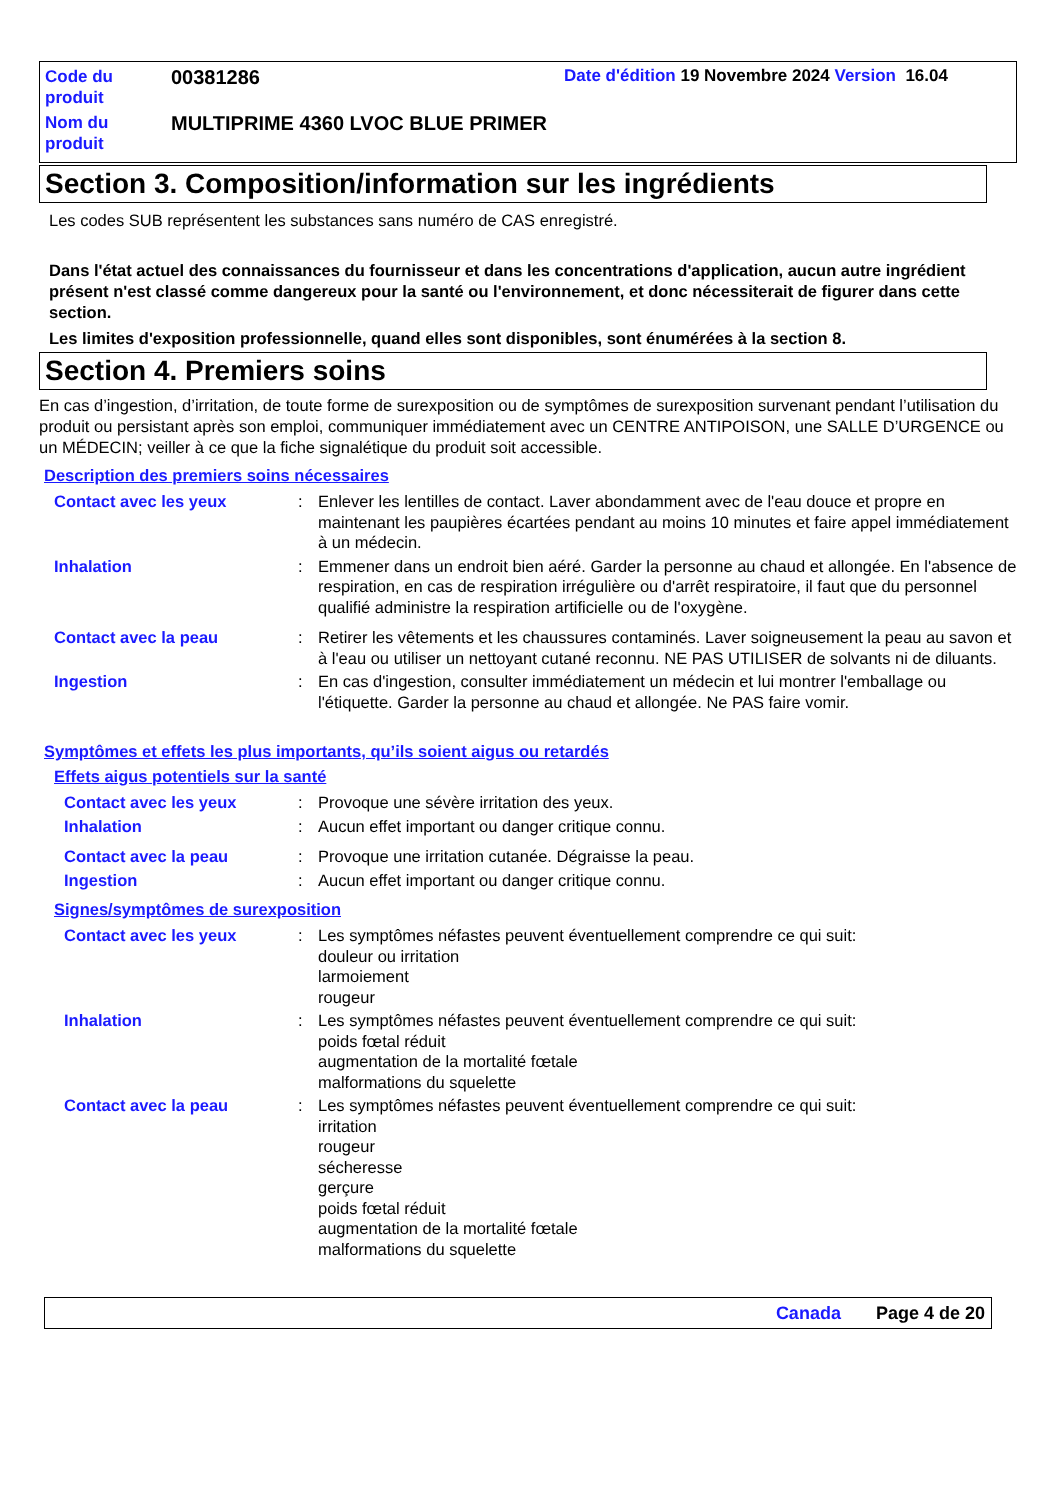Code du produit
00381286
Date d'édition 19 Novembre 2024 Version 16.04
Nom du produit
MULTIPRIME 4360 LVOC BLUE PRIMER
Section 3. Composition/information sur les ingrédients
Les codes SUB représentent les substances sans numéro de CAS enregistré.
Dans l'état actuel des connaissances du fournisseur et dans les concentrations d'application, aucun autre ingrédient présent n'est classé comme dangereux pour la santé ou l'environnement, et donc nécessiterait de figurer dans cette section.
Les limites d'exposition professionnelle, quand elles sont disponibles, sont énumérées à la section 8.
Section 4. Premiers soins
En cas d’ingestion, d’irritation, de toute forme de surexposition ou de symptômes de surexposition survenant pendant l’utilisation du produit ou persistant après son emploi, communiquer immédiatement avec un CENTRE ANTIPOISON, une SALLE D’URGENCE ou un MÉDECIN; veiller à ce que la fiche signalétique du produit soit accessible.
Description des premiers soins nécessaires
Contact avec les yeux : Enlever les lentilles de contact. Laver abondamment avec de l'eau douce et propre en maintenant les paupières écartées pendant au moins 10 minutes et faire appel immédiatement à un médecin.
Inhalation : Emmener dans un endroit bien aéré. Garder la personne au chaud et allongée. En l'absence de respiration, en cas de respiration irrégulière ou d'arrêt respiratoire, il faut que du personnel qualifié administre la respiration artificielle ou de l'oxygène.
Contact avec la peau : Retirer les vêtements et les chaussures contaminés. Laver soigneusement la peau au savon et à l'eau ou utiliser un nettoyant cutané reconnu. NE PAS UTILISER de solvants ni de diluants.
Ingestion : En cas d'ingestion, consulter immédiatement un médecin et lui montrer l'emballage ou l'étiquette. Garder la personne au chaud et allongée. Ne PAS faire vomir.
Symptômes et effets les plus importants, qu’ils soient aigus ou retardés
Effets aigus potentiels sur la santé
Contact avec les yeux : Provoque une sévère irritation des yeux.
Inhalation : Aucun effet important ou danger critique connu.
Contact avec la peau : Provoque une irritation cutanée. Dégraisse la peau.
Ingestion : Aucun effet important ou danger critique connu.
Signes/symptômes de surexposition
Contact avec les yeux : Les symptômes néfastes peuvent éventuellement comprendre ce qui suit:
douleur ou irritation
larmoiement
rougeur
Inhalation : Les symptômes néfastes peuvent éventuellement comprendre ce qui suit:
poids fœtal réduit
augmentation de la mortalité fœtale
malformations du squelette
Contact avec la peau : Les symptômes néfastes peuvent éventuellement comprendre ce qui suit:
irritation
rougeur
sécheresse
gerçure
poids fœtal réduit
augmentation de la mortalité fœtale
malformations du squelette
Canada Page 4 de 20